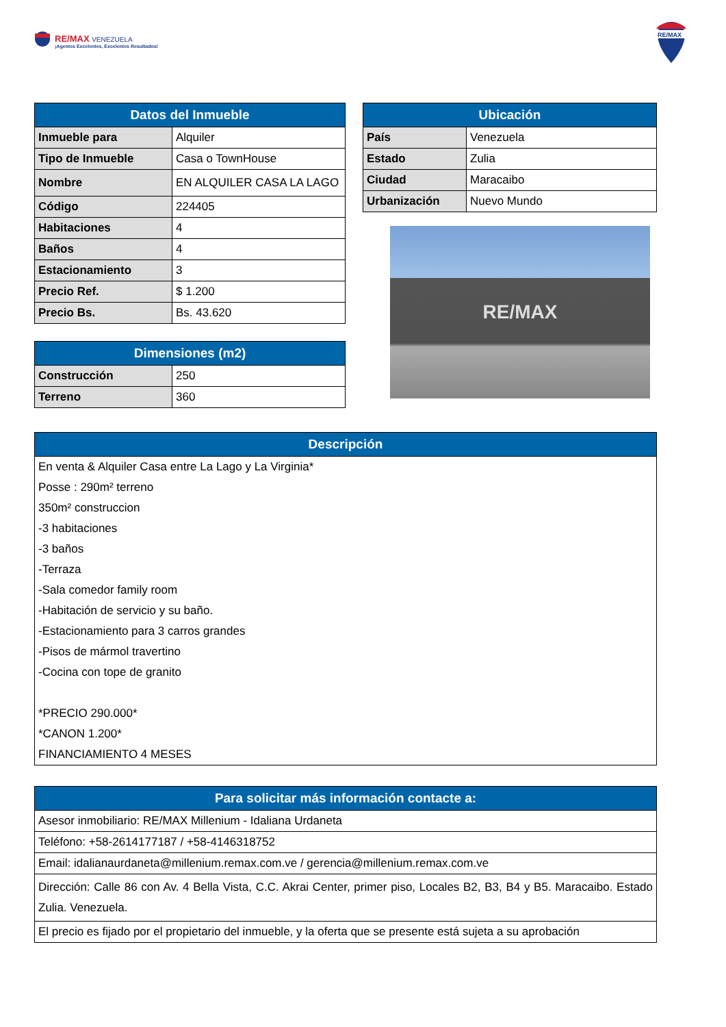RE/MAX VENEZUELA
¡Agentes Excelentes, Excelentes Resultados!
RE/MAX
| Datos del Inmueble | |
| --- | --- |
| Inmueble para | Alquiler |
| Tipo de Inmueble | Casa o TownHouse |
| Nombre | EN ALQUILER CASA LA LAGO |
| Código | 224405 |
| Habitaciones | 4 |
| Baños | 4 |
| Estacionamiento | 3 |
| Precio Ref. | $ 1.200 |
| Precio Bs. | Bs. 43.620 |
| Dimensiones (m2) | |
| --- | --- |
| Construcción | 250 |
| Terreno | 360 |
| Ubicación | |
| --- | --- |
| País | Venezuela |
| Estado | Zulia |
| Ciudad | Maracaibo |
| Urbanización | Nuevo Mundo |
RE/MAX
| Descripción |
| --- |
| En venta & Alquiler Casa entre La Lago y La Virginia* |
| Posse : 290m² terreno |
| 350m² construccion |
| -3 habitaciones |
| -3 baños |
| -Terraza |
| -Sala comedor family room |
| -Habitación de servicio y su baño. |
| -Estacionamiento para 3 carros grandes |
| -Pisos de mármol travertino |
| -Cocina con tope de granito |
| *PRECIO 290.000* |
| *CANON 1.200* |
| FINANCIAMIENTO 4 MESES |
| Para solicitar más información contacte a: |
| --- |
| Asesor inmobiliario: RE/MAX Millenium - Idaliana Urdaneta |
| Teléfono: +58-2614177187 / +58-4146318752 |
| Email: idalianaurdaneta@millenium.remax.com.ve / gerencia@millenium.remax.com.ve |
| Dirección: Calle 86 con Av. 4 Bella Vista, C.C. Akrai Center, primer piso, Locales B2, B3, B4 y B5. Maracaibo. Estado Zulia. Venezuela. |
| El precio es fijado por el propietario del inmueble, y la oferta que se presente está sujeta a su aprobación |